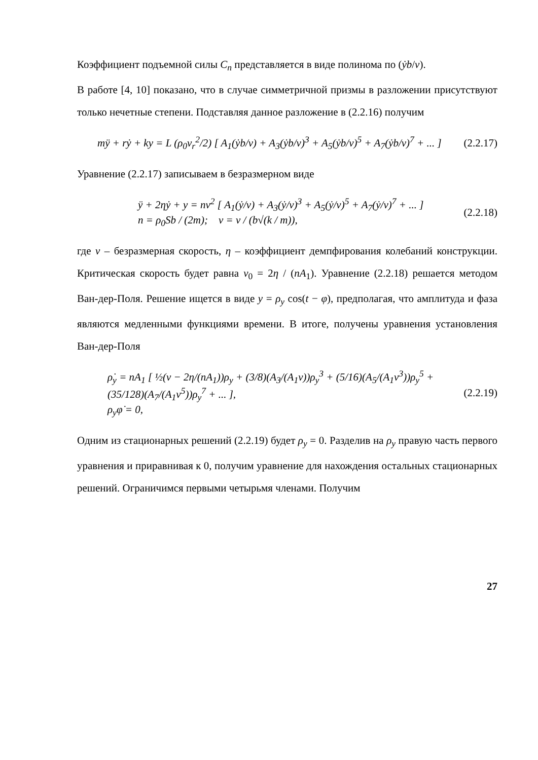Коэффициент подъемной силы C<sub>n</sub> представляется в виде полинома по (ẏb/v).
В работе [4, 10] показано, что в случае симметричной призмы в разложении присутствуют только нечетные степени. Подставляя данное разложение в (2.2.16) получим
mÿ + rẏ + ky = L (ρ<sub>0</sub>v<sub>r</sub><sup>2</sup>/2) [ A<sub>1</sub>(ẏb/v) + A<sub>3</sub>(ẏb/v)<sup>3</sup> + A<sub>5</sub>(ẏb/v)<sup>5</sup> + A<sub>7</sub>(ẏb/v)<sup>7</sup> + ... ] (2.2.17)
Уравнение (2.2.17) записываем в безразмерном виде
ÿ + 2ηẏ + y = nν<sup>2</sup> [ A<sub>1</sub>(ẏ/ν) + A<sub>3</sub>(ẏ/ν)<sup>3</sup> + A<sub>5</sub>(ẏ/ν)<sup>5</sup> + A<sub>7</sub>(ẏ/ν)<sup>7</sup> + ... ]
n = ρ<sub>0</sub>Sb / (2m); ν = v / (b√(k / m)), (2.2.18)
где ν – безразмерная скорость, η – коэффициент демпфирования колебаний конструкции. Критическая скорость будет равна ν<sub>0</sub> = 2η / (nA<sub>1</sub>). Уравнение (2.2.18) решается методом Ван-дер-Поля. Решение ищется в виде y = ρ<sub>y</sub> cos(t − φ), предполагая, что амплитуда и фаза являются медленными функциями времени. В итоге, получены уравнения установления Ван-дер-Поля
ρ̇<sub>y</sub> = nA<sub>1</sub> [ ½(ν − 2η/(nA<sub>1</sub>))ρ<sub>y</sub> + (3/8)(A<sub>3</sub>/(A<sub>1</sub>ν))ρ<sub>y</sub><sup>3</sup> + (5/16)(A<sub>5</sub>/(A<sub>1</sub>ν<sup>3</sup>))ρ<sub>y</sub><sup>5</sup> + (35/128)(A<sub>7</sub>/(A<sub>1</sub>ν<sup>5</sup>))ρ<sub>y</sub><sup>7</sup> + ... ],
ρ<sub>y</sub>φ̇ = 0, (2.2.19)
Одним из стационарных решений (2.2.19) будет ρ<sub>y</sub> = 0. Разделив на ρ<sub>y</sub> правую часть первого уравнения и приравнивая к 0, получим уравнение для нахождения остальных стационарных решений. Ограничимся первыми четырьмя членами. Получим
27